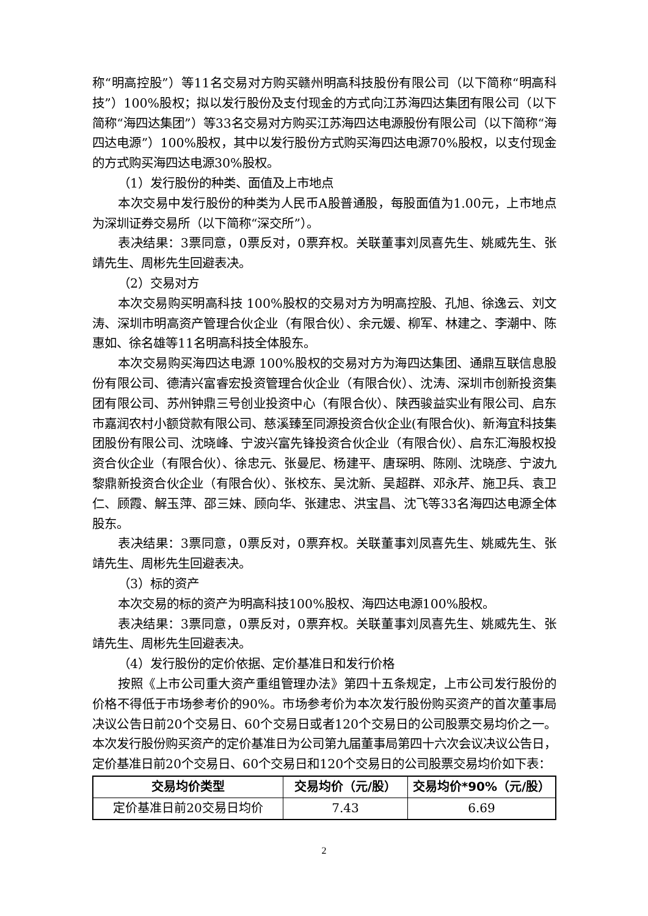称“明高控股”）等11名交易对方购买赣州明高科技股份有限公司（以下简称“明高科技”）100%股权；拟以发行股份及支付现金的方式向江苏海四达集团有限公司（以下简称“海四达集团”）等33名交易对方购买江苏海四达电源股份有限公司（以下简称“海四达电源”）100%股权，其中以发行股份方式购买海四达电源70%股权，以支付现金的方式购买海四达电源30%股权。
（1）发行股份的种类、面值及上市地点
本次交易中发行股份的种类为人民币A股普通股，每股面值为1.00元，上市地点为深圳证券交易所（以下简称“深交所”）。
表决结果：3票同意，0票反对，0票弃权。关联董事刘凤喜先生、姚威先生、张靖先生、周彬先生回避表决。
（2）交易对方
本次交易购买明高科技 100%股权的交易对方为明高控股、孔旭、徐逸云、刘文涛、深圳市明高资产管理合伙企业（有限合伙）、余元媛、柳军、林建之、李潮中、陈惠如、徐名雄等11名明高科技全体股东。
本次交易购买海四达电源 100%股权的交易对方为海四达集团、通鼎互联信息股份有限公司、德清兴富睿宏投资管理合伙企业（有限合伙）、沈涛、深圳市创新投资集团有限公司、苏州钟鼎三号创业投资中心（有限合伙）、陕西骏益实业有限公司、启东市嘉润农村小额贷款有限公司、慈溪臻至同源投资合伙企业(有限合伙)、新海宜科技集团股份有限公司、沈晓峰、宁波兴富先锋投资合伙企业（有限合伙）、启东汇海股权投资合伙企业（有限合伙）、徐忠元、张曼尼、杨建平、唐琛明、陈刚、沈晓彦、宁波九黎鼎新投资合伙企业（有限合伙）、张校东、吴沈新、吴超群、邓永芹、施卫兵、袁卫仁、顾霞、解玉萍、邵三妹、顾向华、张建忠、洪宝昌、沈飞等33名海四达电源全体股东。
表决结果：3票同意，0票反对，0票弃权。关联董事刘凤喜先生、姚威先生、张靖先生、周彬先生回避表决。
（3）标的资产
本次交易的标的资产为明高科技100%股权、海四达电源100%股权。
表决结果：3票同意，0票反对，0票弃权。关联董事刘凤喜先生、姚威先生、张靖先生、周彬先生回避表决。
（4）发行股份的定价依据、定价基准日和发行价格
按照《上市公司重大资产重组管理办法》第四十五条规定，上市公司发行股份的价格不得低于市场参考价的90%。市场参考价为本次发行股份购买资产的首次董事局决议公告日前20个交易日、60个交易日或者120个交易日的公司股票交易均价之一。本次发行股份购买资产的定价基准日为公司第九届董事局第四十六次会议决议公告日，定价基准日前20个交易日、60个交易日和120个交易日的公司股票交易均价如下表：
| 交易均价类型 | 交易均价（元/股） | 交易均价*90%（元/股） |
| --- | --- | --- |
| 定价基准日前20交易日均价 | 7.43 | 6.69 |
2